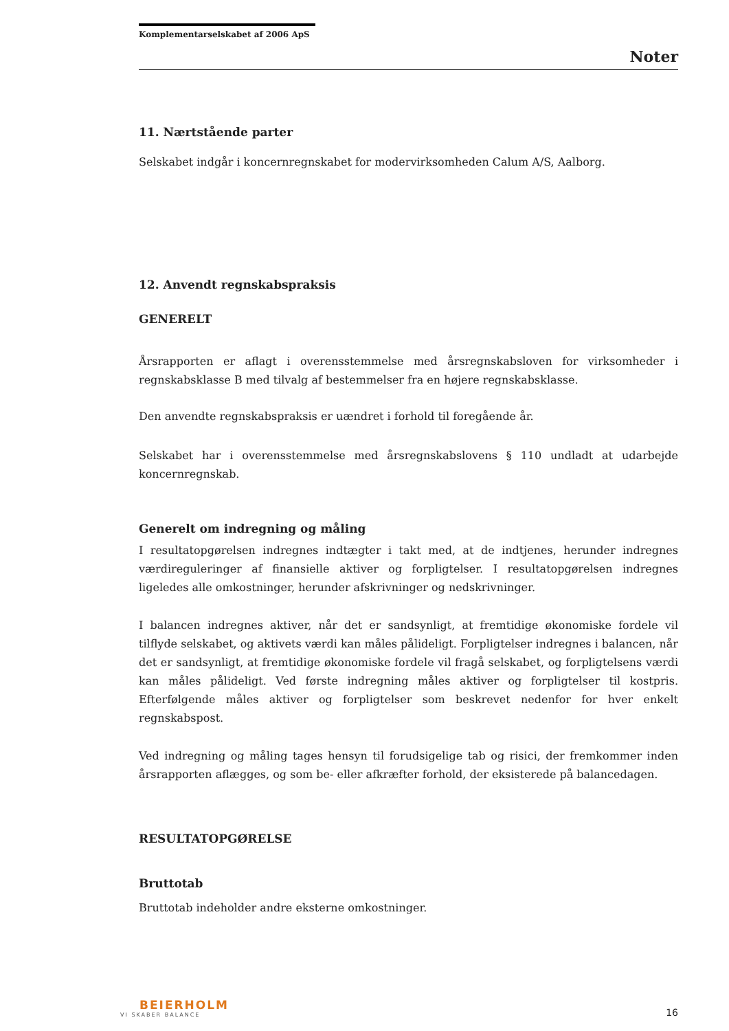Komplementarselskabet af 2006 ApS
Noter
11. Nærtstående parter
Selskabet indgår i koncernregnskabet for modervirksomheden Calum A/S, Aalborg.
12. Anvendt regnskabspraksis
GENERELT
Årsrapporten er aflagt i overensstemmelse med årsregnskabsloven for virksomheder i regnskabsklasse B med tilvalg af bestemmelser fra en højere regnskabsklasse.
Den anvendte regnskabspraksis er uændret i forhold til foregående år.
Selskabet har i overensstemmelse med årsregnskabslovens § 110 undladt at udarbejde koncernregnskab.
Generelt om indregning og måling
I resultatopgørelsen indregnes indtægter i takt med, at de indtjenes, herunder indregnes værdireguleringer af finansielle aktiver og forpligtelser. I resultatopgørelsen indregnes ligeledes alle omkostninger, herunder afskrivninger og nedskrivninger.
I balancen indregnes aktiver, når det er sandsynligt, at fremtidige økonomiske fordele vil tilflyde selskabet, og aktivets værdi kan måles pålideligt. Forpligtelser indregnes i balancen, når det er sandsynligt, at fremtidige økonomiske fordele vil fragå selskabet, og forpligtelsens værdi kan måles pålideligt. Ved første indregning måles aktiver og forpligtelser til kostpris. Efterfølgende måles aktiver og forpligtelser som beskrevet nedenfor for hver enkelt regnskabspost.
Ved indregning og måling tages hensyn til forudsigelige tab og risici, der fremkommer inden årsrapporten aflægges, og som be- eller afkræfter forhold, der eksisterede på balancedagen.
RESULTATOPGØRELSE
Bruttotab
Bruttotab indeholder andre eksterne omkostninger.
BEIERHOLM
VI SKABER BALANCE
16